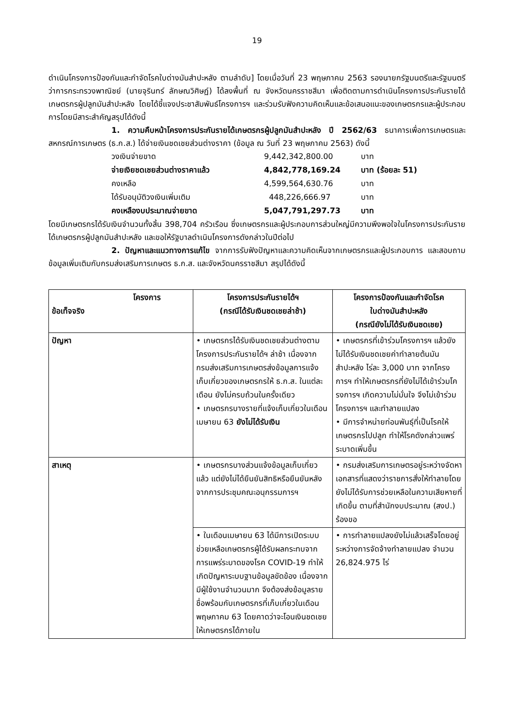19
ดำเนินโครงการป้องกันและกำจัดโรคใบด่างมันสำปะหลัง ตามลำดับ] โดยเมื่อวันที่ 23 พฤษภาคม 2563 รองนายกรัฐมนตรีและรัฐมนตรีว่าการกระทรวงพาณิชย์ (นายจุรินทร์ ลักษณวิศิษฏ์) ได้ลงพื้นที่ ณ จังหวัดนครราชสีมา เพื่อติดตามการดำเนินโครงการประกันรายได้เกษตรกรผู้ปลูกมันสำปะหลัง โดยได้ชี้แจงประชาสัมพันธ์โครงการฯ และร่วมรับฟังความคิดเห็นและข้อเสนอแนะของเกษตรกรและผู้ประกอบการโดยมีสาระสำคัญสรุปได้ดังนี้
1. ความคืบหน้าโครงการประกันรายได้เกษตรกรผู้ปลูกมันสำปะหลัง ปี 2562/63 ธนาคารเพื่อการเกษตรและสหกรณ์การเกษตร (ธ.ก.ส.) ได้จ่ายเงินชดเชยส่วนต่างราคา (ข้อมูล ณ วันที่ 23 พฤษภาคม 2563) ดังนี้
| วงเงินจ่ายขาด | 9,442,342,800.00 | บาท |
| จ่ายเงิยชดเชยส่วนต่างราคาแล้ว | 4,842,778,169.24 | บาท (ร้อยละ 51) |
| คงเหลือ | 4,599,564,630.76 | บาท |
| ได้รับอนุมัติวงเงินเพิ่มเติม | 448,226,666.97 | บาท |
| คงเหลืองบประมาณจ่ายขาด | 5,047,791,297.73 | บาท |
โดยมีเกษตรกรได้รับเงินจำนวนทั้งสิ้น 398,704 ครัวเรือน ซึ่งเกษตรกรและผู้ประกอบการส่วนใหญ่มีความพึงพอใจในโครงการประกันรายได้เกษตรกรผู้ปลูกมันสำปะหลัง และขอให้รัฐบาลดำเนินโครงการดังกล่าวในปีต่อไป
2. ปัญหาและแนวทางการแก้ไข จากการรับฟังปัญหาและความคิดเห็นจากเกษตรกรและผู้ประกอบการ และสอบถามข้อมูลเพิ่มเติมกับกรมส่งเสริมการเกษตร ธ.ก.ส. และจังหวัดนครราชสีมา สรุปได้ดังนี้
| โครงการ ข้อเท็จจริง | โครงการประกันรายได้ฯ (กรณีได้รับเงินชดเชยล่าช้า) | โครงการป้องกันและกำจัดโรค ใบด่างมันสำปะหลัง (กรณียังไม่ได้รับเงินชดเชย) |
| --- | --- | --- |
| ปัญหา | • เกษตรกรได้รับเงินชดเชยส่วนต่างตามโครงการประกันรายได้ฯ ล่าช้า เนื่องจากกรมส่งเสริมการเกษตรส่งข้อมูลการแจ้งเก็บเกี่ยวของเกษตรกรให้ ธ.ก.ส. ในแต่ละเดือน ยังไม่ครบถ้วนในครั้งเดียว • เกษตรกรบางรายที่แจ้งเก็บเกี่ยวในเดือนเมษายน 63 ยังไม่ได้รับเงิน | • เกษตรกรที่เข้าร่วมโครงการฯ แล้วยังไม่ได้รับเงินชดเชยค่าทำลายต้นมันสำปะหลัง ไร่ละ 3,000 บาท จากโครงการฯ ทำให้เกษตรกรที่ยังไม่ได้เข้าร่วมโครงการฯ เกิดความไม่มั่นใจ จึงไม่เข้าร่วมโครงการฯ และทำลายแปลง • มีการจำหน่ายท่อนพันธุ์ที่เป็นโรคให้เกษตรกรไปปลูก ทำให้โรคดังกล่าวแพร่ระบาดเพิ่มขึ้น |
| สาเหตุ | • เกษตรกรบางส่วนแจ้งข้อมูลเก็บเกี่ยวแล้ว แต่ยังไม่ได้ยืนยันสิทธิหรือยืนยันหลังจากการประชุมคณะอนุกรรมการฯ | • กรมส่งเสริมการเกษตรอยู่ระหว่างจัดหาเอกสารที่แสดงว่าราชการสั่งให้ทำลายโดยยังไม่ได้รับการช่วยเหลือในความเสียหายที่เกิดขึ้น ตามที่สำนักงบประมาณ (สงป.) ร้องขอ |
| | • ในเดือนเมษายน 63 ได้มีการเปิดระบบช่วยเหลือเกษตรกรผู้ได้รับผลกระทบจากการแพร่ระบาดของโรค COVID-19 ทำให้เกิดปัญหาระบบฐานข้อมูลขัดข้อง เนื่องจากมีผู้ใช้งานจำนวนมาก จึงต้องส่งข้อมูลรายชื่อพร้อมกับเกษตรกรที่เก็บเกี่ยวในเดือนพฤษภาคม 63 โดยคาดว่าจะโอนเงินชดเชยให้เกษตรกรได้ภายใน | • การทำลายแปลงยังไม่แล้วเสร็จโดยอยู่ระหว่างการจัดจ้างทำลายแปลง จำนวน 26,824.975 ไร่ |